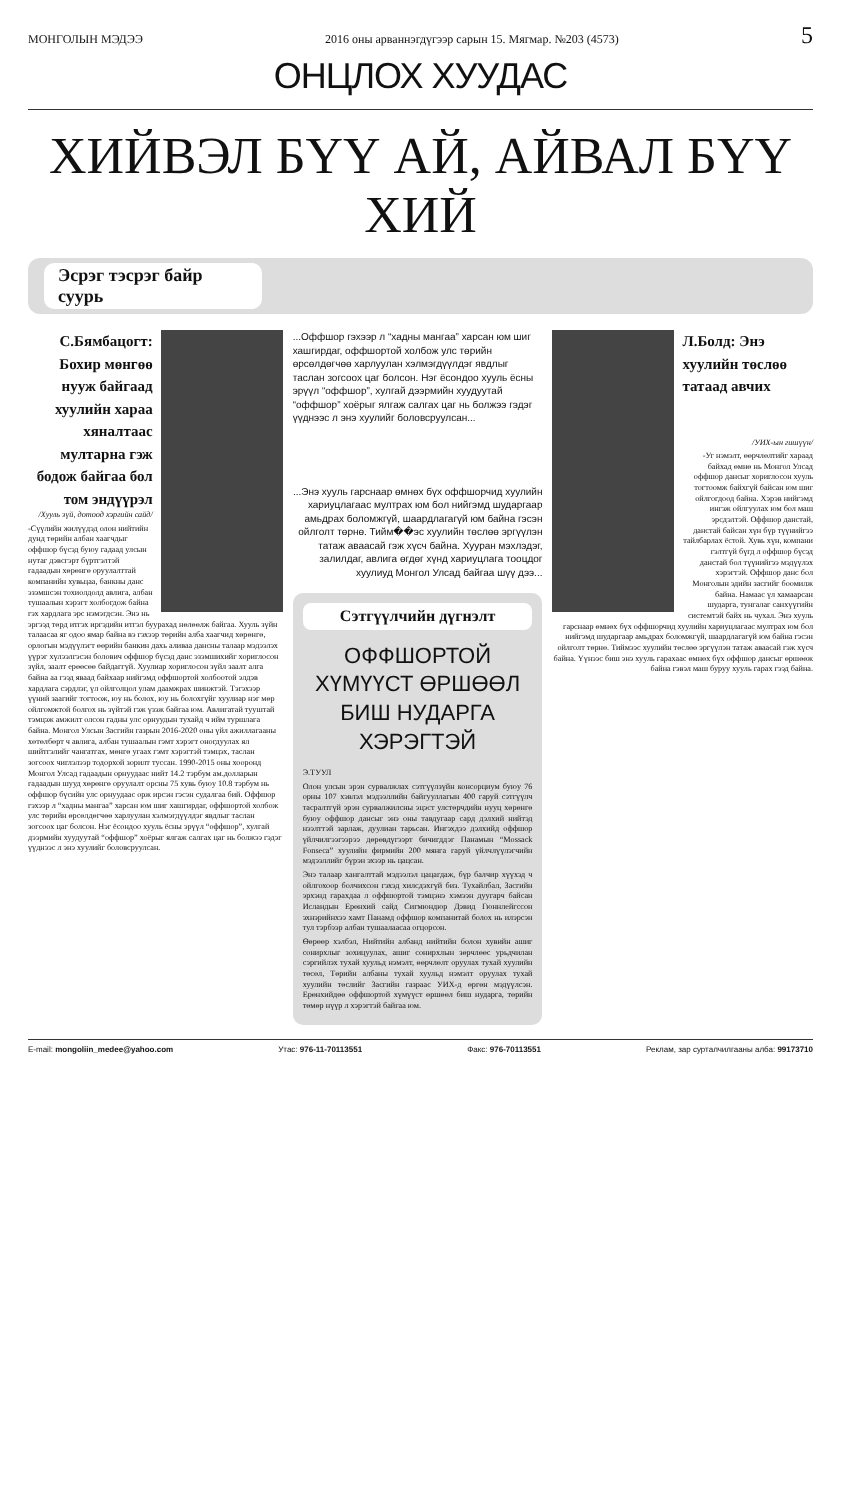МОНГОЛЫН МЭДЭЭ 2016 оны арваннэгдүгээр сарын 15. Мягмар. №203 (4573) 5
ОНЦЛОХ ХУУДАС
ХИЙВЭЛ БҮҮ АЙ, АЙВАЛ БҮҮ ХИЙ
Эсрэг тэсрэг байр суурь
С.Бямбацогт: Бохир мөнгөө нууж байгаад хуулийн хараа хяналтаас мултарна гэж бодож байгаа бол том эндүүрэл
/Хууль зүй, дотоод хэргийн сайд/
-Сүүлийн жилүүдэд олон нийтийн дунд төрийн албан хаагчдыг оффшор бүсэд буюу гадаад улсын нутаг дэвсгэрт бүртгэлтэй гадаадын хөрөнгө оруулалттай компанийн хувьцаа, банкны данс эзэмшсэн тохиолдолд авлига, албан тушаалын хэрэгт холбогдож байна гэх хардлага эрс нэмэгдсэн. Энэ нь эргээд төрд итгэх иргэдийн итгэл буурахад нөлөөлж байгаа. Хууль зүйн талаасаа яг одоо ямар байна вэ гэхээр төрийн алба хаагчид хөрөнгө, орлогын мэдүүлэгт өөрийн банкин дахь аливаа дансны талаар мэдээлэх үүрэг хүлээлгэсэн болович оффшор бүсэд данс эзэмшихийг хориглосон зүйл, заалт ерөөсөө байдаггүй. Хуулиар хориглосон зүйл заалт алга байна аа гээд яваад байхаар нийгэмд оффшортой холбоотой элдэв хардлага сэрдлэг, үл ойлголцол улам даамжрах шинжтэй. Тэгэхээр үүний заагийг тогтоож, юу нь болох, юу нь болохгүйг хуулиар нэг мөр ойлгомжтой болгох нь зүйтэй гэж үзэж байгаа юм. Авлигатай тууштай тэмцэж амжилт олсон гадны улс орнуудын тухайд ч ийм туршлага байна. Монгол Улсын Засгийн газрын 2016-2020 оны үйл ажиллагааны хөтөлбөрт ч авлига, албан тушаалын гэмт хэрэгт оногдуулах ял шийтгэлийг чангатгах, мөнгө угаах гэмт хэрэгтэй тэмцэх, таслан зогсоох чиглэлээр тодорхой зорилт туссан. 1990-2015 оны хооронд Монгол Улсад гадаадын орнуудаас нийт 14.2 тэрбум ам.долларын гадаадын шууд хөрөнгө оруулалт орсны 75 хувь буюу 10.8 тэрбум нь оффшор бүсийн улс орнуудаас орж ирсэн гэсэн судалгаа бий. Оффшор гэхээр л “хадны мангаа” харсан юм шиг хашгирдаг, оффшортой холбож улс төрийн өрсөлдөгчөө харлуулан хэлмэгдүүлдэг явдлыг таслан зогсоох цаг болсон. Нэг ёсондоо хууль ёсны эрүүл “оффшор”, хулгай дээрмийн хуудуутай “оффшор” хоёрыг ялгаж салгах цаг нь болжээ гэдэг үүднээс л энэ хуулийг боловсруулсан.
...Оффшор гэхээр л “хадны мангаа” харсан юм шиг хашгирдаг, оффшортой холбож улс төрийн өрсөлдөгчөө харлуулан хэлмэгдүүлдэг явдлыг таслан зогсоох цаг болсон. Нэг ёсондоо хууль ёсны эрүүл “оффшор”, хулгай дээрмийн хуудуутай “оффшор” хоёрыг ялгаж салгах цаг нь болжээ гэдэг үүднээс л энэ хуулийг боловсруулсан...
...Энэ хууль гарснаар өмнөх бүх оффшорчид хуулийн хариуцлагаас мултрах юм бол нийгэмд шударгаар амьдрах боломжгүй, шаардлагагүй юм байна гэсэн ойлголт төрнө. Тийм��эс хуулийн төслөө эргүүлэн татаж аваасай гэж хүсч байна. Хууран мэхлэдэг, залилдаг, авлига өгдөг хүнд хариуцлага тооцдог хуулиуд Монгол Улсад байгаа шүү дээ...
Сэтгүүлчийн дүгнэлт
ОФФШОРТОЙ ХҮМҮҮСТ ӨРШӨӨЛ БИШ НУДАРГА ХЭРЭГТЭЙ
Э.ТУУЛ
Олон улсын эрэн сурвалжлах сэтгүүлзүйн консорциум буюу 76 орны 107 хэвлэл мэдээллийн байгууллагын 400 гаруй сэтгүүлч тасралтгүй эрэн сурвалжилсны эцэст улстөрчдийн нууц хөрөнгө буюу оффшор дансыг энэ оны тавдугаар сард дэлхий нийтэд нээлттэй зарлаж, дуулиан тарьсан. Ингэхдээ дэлхийд оффшор үйлчилгээгээрээ дөрөвдүгээрт бичигддэг Панамын “Mossack Fonseca” хуулийн фирмийн 200 мянга гаруй үйлчлүүлэгчийн мэдээллийг бүрэн эхээр нь цацсан.
Энэ талаар хангалттай мэдээлэл цацагдаж, бүр балчир хүүхэд ч ойлгохоор болчихсон гэхэд хилсдэхгүй биз. Тухайлбал, Засгийн эрхэнд гарахдаа л оффшортой тэмцэнэ хэмээн дуугарч байсан Исландын Ерөнхий сайд Сигмюндюр Дэвид Гюннлейгссон эхнэрийнхээ хамт Панамд оффшор компанитай болох нь илэрсэн тул тэрбээр албан тушаалаасаа огцорсон.
Өөрөөр хэлбэл, Нийтийн албанд нийтийн болон хувийн ашиг сонирхлыг зохицуулах, ашиг сонирхлын зөрчлөөс урьдчилан сэргийлэх тухай хуульд нэмэлт, өөрчлөлт оруулах тухай хуулийн төсөл, Төрийн албаны тухай хуульд нэмэлт оруулах тухай хуулийн төслийг Засгийн газраас УИХ-д өргөн мэдүүлсэн. Ерөнхийдөө оффшортой хүмүүст өршөөл биш нударга, төрийн төмөр нүүр л хэрэгтэй байгаа юм.
Л.Болд: Энэ хуулийн төслөө татаад авчих
/УИХ-ын гишүүн/
-Уг нэмэлт, өөрчлөлтийг хараад байхад өмнө нь Монгол Улсад оффшор дансыг хориглосон хууль тогтоомж байхгүй байсан юм шиг ойлгогдоод байна. Хэрэв нийгэмд ингэж ойлгуулах юм бол маш эрсдэлтэй. Оффшор данстай, данстай байсан хүн бүр түүнийгээ тайлбарлах ёстой. Хувь хүн, компани гэлтгүй бүгд л оффшор бүсэд данстай бол түүнийгээ мэдүүлэх хэрэгтэй. Оффшор данс бол Монголын эдийн засгийг боомилж байна. Намаас үл хамаарсан шударга, тунгалаг санхүүгийн системтэй байх нь чухал. Энэ хууль гарснаар өмнөх бүх оффшорчид хуулийн хариуцлагаас мултрах юм бол нийгэмд шударгаар амьдрах боломжгүй, шаардлагагүй юм байна гэсэн ойлголт төрнө. Тиймээс хуулийн төслөө эргүүлэн татаж аваасай гэж хүсч байна. Үүнээс биш энэ хууль гарахаас өмнөх бүх оффшор дансыг өршөөж байна гэвэл маш буруу хууль гарах гээд байна.
E-mail: mongoliin_medee@yahoo.com Утас: 976-11-70113551 Факс: 976-70113551 Реклам, зар сурталчилгааны алба: 99173710